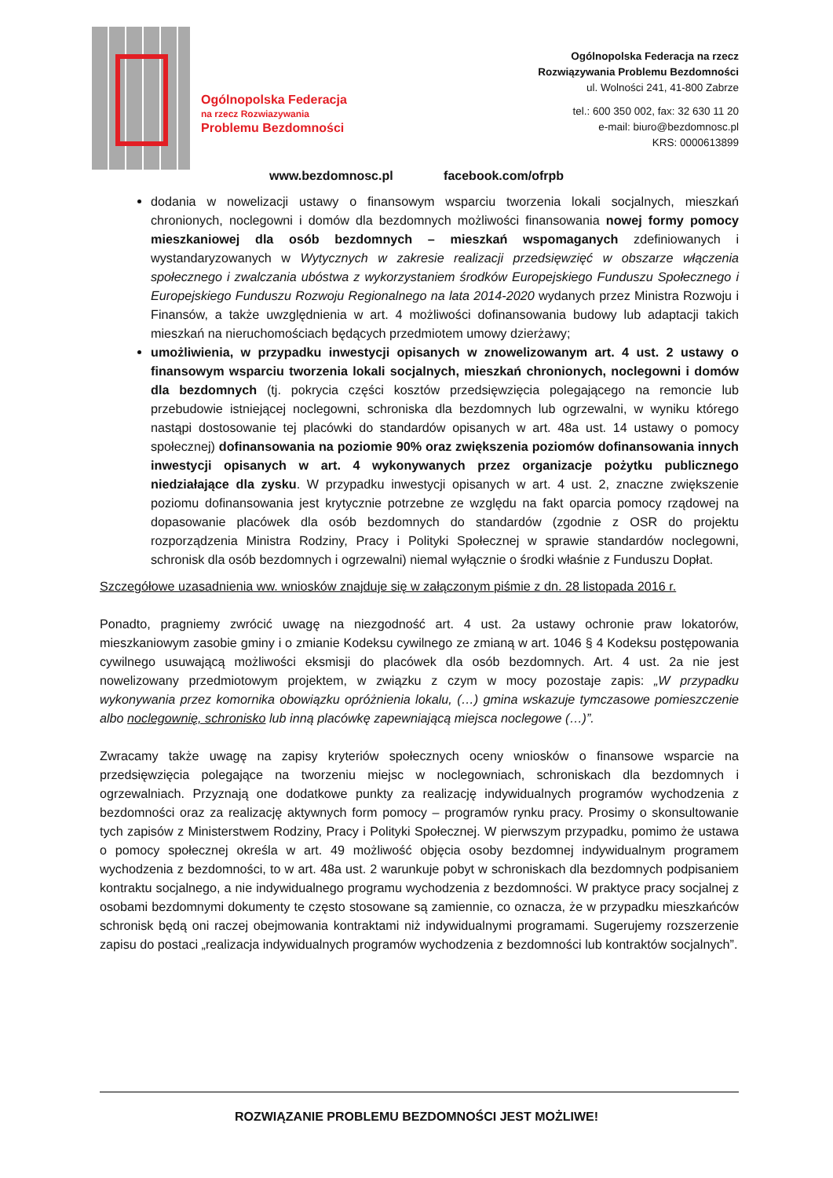Ogólnopolska Federacja
na rzecz Rozwiazywania
Problemu Bezdomności
Ogólnopolska Federacja na rzecz
Rozwiązywania Problemu Bezdomności
ul. Wolności 241, 41-800 Zabrze
tel.: 600 350 002, fax: 32 630 11 20
e-mail: biuro@bezdomnosc.pl
KRS: 0000613899
www.bezdomnosc.pl facebook.com/ofrpb
dodania w nowelizacji ustawy o finansowym wsparciu tworzenia lokali socjalnych, mieszkań chronionych, noclegowni i domów dla bezdomnych możliwości finansowania nowej formy pomocy mieszkaniowej dla osób bezdomnych – mieszkań wspomaganych zdefiniowanych i wystandaryzowanych w Wytycznych w zakresie realizacji przedsięwzięć w obszarze włączenia społecznego i zwalczania ubóstwa z wykorzystaniem środków Europejskiego Funduszu Społecznego i Europejskiego Funduszu Rozwoju Regionalnego na lata 2014-2020 wydanych przez Ministra Rozwoju i Finansów, a także uwzględnienia w art. 4 możliwości dofinansowania budowy lub adaptacji takich mieszkań na nieruchomościach będących przedmiotem umowy dzierżawy;
umożliwienia, w przypadku inwestycji opisanych w znowelizowanym art. 4 ust. 2 ustawy o finansowym wsparciu tworzenia lokali socjalnych, mieszkań chronionych, noclegowni i domów dla bezdomnych (tj. pokrycia części kosztów przedsięwzięcia polegającego na remoncie lub przebudowie istniejącej noclegowni, schroniska dla bezdomnych lub ogrzewalni, w wyniku którego nastąpi dostosowanie tej placówki do standardów opisanych w art. 48a ust. 14 ustawy o pomocy społecznej) dofinansowania na poziomie 90% oraz zwiększenia poziomów dofinansowania innych inwestycji opisanych w art. 4 wykonywanych przez organizacje pożytku publicznego niedziałające dla zysku. W przypadku inwestycji opisanych w art. 4 ust. 2, znaczne zwiększenie poziomu dofinansowania jest krytycznie potrzebne ze względu na fakt oparcia pomocy rządowej na dopasowanie placówek dla osób bezdomnych do standardów (zgodnie z OSR do projektu rozporządzenia Ministra Rodziny, Pracy i Polityki Społecznej w sprawie standardów noclegowni, schronisk dla osób bezdomnych i ogrzewalni) niemal wyłącznie o środki właśnie z Funduszu Dopłat.
Szczegółowe uzasadnienia ww. wniosków znajduje się w załączonym piśmie z dn. 28 listopada 2016 r.
Ponadto, pragniemy zwrócić uwagę na niezgodność art. 4 ust. 2a ustawy ochronie praw lokatorów, mieszkaniowym zasobie gminy i o zmianie Kodeksu cywilnego ze zmianą w art. 1046 § 4 Kodeksu postępowania cywilnego usuwającą możliwości eksmisji do placówek dla osób bezdomnych. Art. 4 ust. 2a nie jest nowelizowany przedmiotowym projektem, w związku z czym w mocy pozostaje zapis: „W przypadku wykonywania przez komornika obowiązku opróżnienia lokalu, (…) gmina wskazuje tymczasowe pomieszczenie albo noclegownię, schronisko lub inną placówkę zapewniającą miejsca noclegowe (…)”.
Zwracamy także uwagę na zapisy kryteriów społecznych oceny wniosków o finansowe wsparcie na przedsięwzięcia polegające na tworzeniu miejsc w noclegowniach, schroniskach dla bezdomnych i ogrzewalniach. Przyznają one dodatkowe punkty za realizację indywidualnych programów wychodzenia z bezdomności oraz za realizację aktywnych form pomocy – programów rynku pracy. Prosimy o skonsultowanie tych zapisów z Ministerstwem Rodziny, Pracy i Polityki Społecznej. W pierwszym przypadku, pomimo że ustawa o pomocy społecznej określa w art. 49 możliwość objęcia osoby bezdomnej indywidualnym programem wychodzenia z bezdomności, to w art. 48a ust. 2 warunkuje pobyt w schroniskach dla bezdomnych podpisaniem kontraktu socjalnego, a nie indywidualnego programu wychodzenia z bezdomności. W praktyce pracy socjalnej z osobami bezdomnymi dokumenty te często stosowane są zamiennie, co oznacza, że w przypadku mieszkańców schronisk będą oni raczej obejmowania kontraktami niż indywidualnymi programami. Sugerujemy rozszerzenie zapisu do postaci „realizacja indywidualnych programów wychodzenia z bezdomności lub kontraktów socjalnych”.
ROZWIĄZANIE PROBLEMU BEZDOMNOŚCI JEST MOŻLIWE!